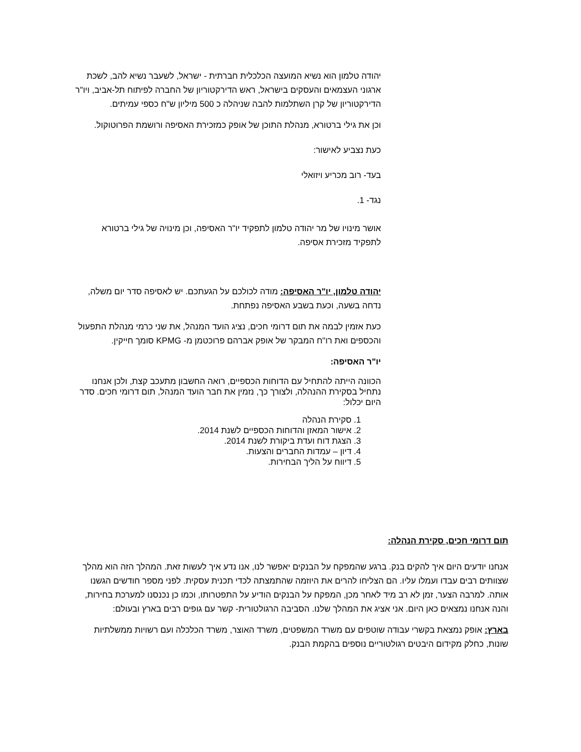יהודה טלמון הוא נשיא המועצה הכלכלית חברתית - ישראל, לשעבר נשיא להב, לשכת ארגוני העצמאים והעסקים בישראל, ראש הדירקטוריון של החברה לפיתוח תל-אביב, ויו"ר הדירקטוריון של קרן השתלמות להבה שניהלה כ 500 מיליון ש"ח כספי עמיתים.
וכן את גילי ברטורא, מנהלת התוכן של אופק כמזכירת האסיפה ורושמת הפרוטוקול.
כעת נצביע לאישור:
בעד- רוב מכריע ויזואלי
נגד- 1.
אושר מינויו של מר יהודה טלמון לתפקיד יו"ר האסיפה, וכן מינויה של גילי ברטורא לתפקיד מזכירת אסיפה.
יהודה טלמון, יו"ר האסיפה: מודה לכולכם על הגעתכם. יש לאסיפה סדר יום משלה, נדחה בשעה, וכעת בשבע האסיפה נפתחת.
כעת אזמין לבמה את תום דרומי חכים, נציג הועד המנהל, את שני כרמי מנהלת התפעול והכספים ואת רו"ח המבקר של אופק אברהם פרוכטמן מ- KPMG סומך חייקין.
יו"ר האסיפה:
הכוונה הייתה להתחיל עם הדוחות הכספיים, רואה החשבון מתעכב קצת, ולכן אנחנו נתחיל בסקירת ההנהלה, ולצורך כך, נזמין את חבר הועד המנהל, תום דרומי חכים. סדר היום יכלול:
1. סקירת הנהלה
2. אישור המאזן והדוחות הכספיים לשנת 2014.
3. הצגת דוח ועדת ביקורת לשנת 2014.
4. דיון – עמדות החברים והצעות.
5. דיווח על הליך הבחירות.
תום דרומי חכים, סקירת הנהלה:
אנחנו יודעים היום איך להקים בנק. ברגע שהמפקח על הבנקים יאפשר לנו, אנו נדע איך לעשות זאת. המהלך הזה הוא מהלך שצוותים רבים עבדו ועמלו עליו. הם הצליחו להרים את היוזמה שהתמצתה לכדי תכנית עסקית. לפני מספר חודשים הגשנו אותה. למרבה הצער, זמן לא רב מיד לאחר מכן, המפקח על הבנקים הודיע על התפטרותו, וכמו כן נכנסנו למערכת בחירות, והנה אנחנו נמצאים כאן היום. אני אציג את המהלך שלנו. הסביבה הרגולטורית- קשר עם גופים רבים בארץ ובעולם:
בארץ: אופק נמצאת בקשרי עבודה שוטפים עם משרד המשפטים, משרד האוצר, משרד הכלכלה ועם רשויות ממשלתיות שונות, כחלק מקידום היבטים רגולטוריים נוספים בהקמת הבנק.